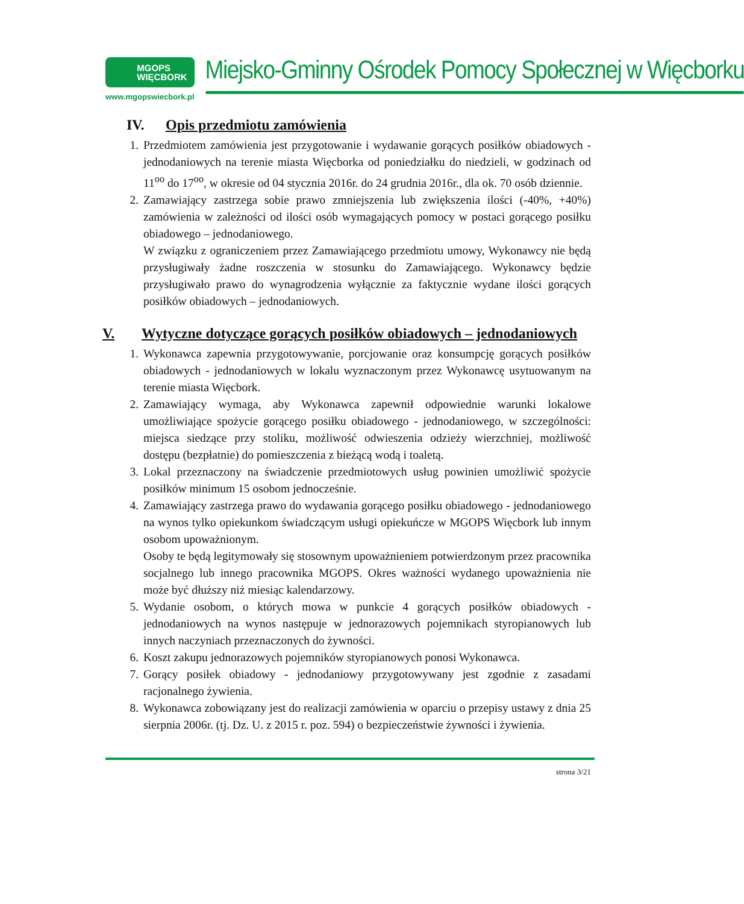MGOPS
WIĘCBORK
www.mgopswiecbork.pl
Miejsko-Gminny Ośrodek Pomocy Społecznej w Więcborku
IV. Opis przedmiotu zamówienia
1. Przedmiotem zamówienia jest przygotowanie i wydawanie gorących posiłków obiadowych - jednodaniowych na terenie miasta Więcborka od poniedziałku do niedzieli, w godzinach od 11<sup>oo</sup> do 17<sup>oo</sup>, w okresie od 04 stycznia 2016r. do 24 grudnia 2016r., dla ok. 70 osób dziennie.
2. Zamawiający zastrzega sobie prawo zmniejszenia lub zwiększenia ilości (-40%, +40%) zamówienia w zależności od ilości osób wymagających pomocy w postaci gorącego posiłku obiadowego – jednodaniowego.
W związku z ograniczeniem przez Zamawiającego przedmiotu umowy, Wykonawcy nie będą przysługiwały żadne roszczenia w stosunku do Zamawiającego. Wykonawcy będzie przysługiwało prawo do wynagrodzenia wyłącznie za faktycznie wydane ilości gorących posiłków obiadowych – jednodaniowych.
V. Wytyczne dotyczące gorących posiłków obiadowych – jednodaniowych
1. Wykonawca zapewnia przygotowywanie, porcjowanie oraz konsumpcję gorących posiłków obiadowych - jednodaniowych w lokalu wyznaczonym przez Wykonawcę usytuowanym na terenie miasta Więcbork.
2. Zamawiający wymaga, aby Wykonawca zapewnił odpowiednie warunki lokalowe umożliwiające spożycie gorącego posiłku obiadowego - jednodaniowego, w szczególności: miejsca siedzące przy stoliku, możliwość odwieszenia odzieży wierzchniej, możliwość dostępu (bezpłatnie) do pomieszczenia z bieżącą wodą i toaletą.
3. Lokal przeznaczony na świadczenie przedmiotowych usług powinien umożliwić spożycie posiłków minimum 15 osobom jednocześnie.
4. Zamawiający zastrzega prawo do wydawania gorącego posiłku obiadowego - jednodaniowego na wynos tylko opiekunkom świadczącym usługi opiekuńcze w MGOPS Więcbork lub innym osobom upoważnionym.
Osoby te będą legitymowały się stosownym upoważnieniem potwierdzonym przez pracownika socjalnego lub innego pracownika MGOPS. Okres ważności wydanego upoważnienia nie może być dłuższy niż miesiąc kalendarzowy.
5. Wydanie osobom, o których mowa w punkcie 4 gorących posiłków obiadowych - jednodaniowych na wynos następuje w jednorazowych pojemnikach styropianowych lub innych naczyniach przeznaczonych do żywności.
6. Koszt zakupu jednorazowych pojemników styropianowych ponosi Wykonawca.
7. Gorący posiłek obiadowy - jednodaniowy przygotowywany jest zgodnie z zasadami racjonalnego żywienia.
8. Wykonawca zobowiązany jest do realizacji zamówienia w oparciu o przepisy ustawy z dnia 25 sierpnia 2006r. (tj. Dz. U. z 2015 r. poz. 594) o bezpieczeństwie żywności i żywienia.
strona 3/21